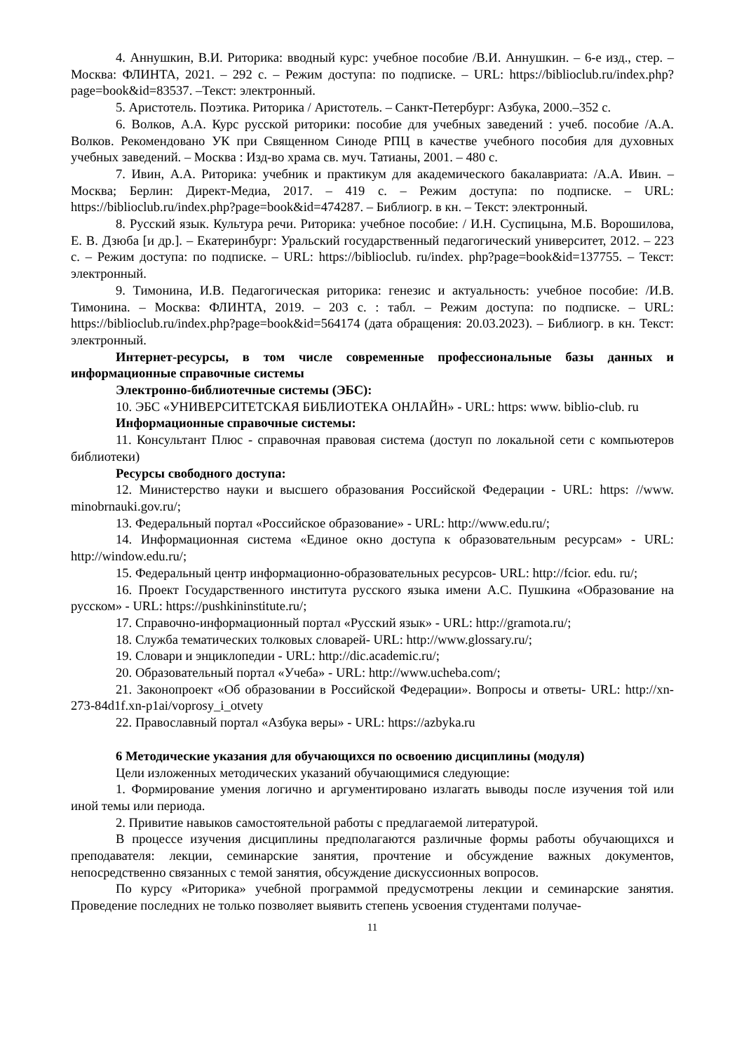4. Аннушкин, В.И. Риторика: вводный курс: учебное пособие /В.И. Аннушкин. – 6-е изд., стер. – Москва: ФЛИНТА, 2021. – 292 с. – Режим доступа: по подписке. – URL: https://biblioclub.ru/index.php?page=book&id=83537. –Текст: электронный.
5. Аристотель. Поэтика. Риторика / Аристотель. – Санкт-Петербург: Азбука, 2000.–352 с.
6. Волков, А.А. Курс русской риторики: пособие для учебных заведений : учеб. пособие /А.А. Волков. Рекомендовано УК при Священном Синоде РПЦ в качестве учебного пособия для духовных учебных заведений. – Москва : Изд-во храма св. муч. Татианы, 2001. – 480 с.
7. Ивин, А.А. Риторика: учебник и практикум для академического бакалавриата: /А.А. Ивин. – Москва; Берлин: Директ-Медиа, 2017. – 419 с. – Режим доступа: по подписке. – URL: https://biblioclub.ru/index.php?page=book&id=474287. – Библиогр. в кн. – Текст: электронный.
8. Русский язык. Культура речи. Риторика: учебное пособие: / И.Н. Суспицына, М.Б. Ворошилова, Е. В. Дзюба [и др.]. – Екатеринбург: Уральский государственный педагогический университет, 2012. – 223 с. – Режим доступа: по подписке. – URL: https://biblioclub. ru/index. php?page=book&id=137755. – Текст: электронный.
9. Тимонина, И.В. Педагогическая риторика: генезис и актуальность: учебное пособие: /И.В. Тимонина. – Москва: ФЛИНТА, 2019. – 203 с. : табл. – Режим доступа: по подписке. – URL: https://biblioclub.ru/index.php?page=book&id=564174 (дата обращения: 20.03.2023). – Библиогр. в кн. Текст: электронный.
Интернет-ресурсы, в том числе современные профессиональные базы данных и информационные справочные системы
Электронно-библиотечные системы (ЭБС):
10. ЭБС «УНИВЕРСИТЕТСКАЯ БИБЛИОТЕКА ОНЛАЙН» - URL: https: www. biblio-club. ru
Информационные справочные системы:
11. Консультант Плюс - справочная правовая система (доступ по локальной сети с компьютеров библиотеки)
Ресурсы свободного доступа:
12. Министерство науки и высшего образования Российской Федерации - URL: https: //www. minobrnauki.gov.ru/;
13. Федеральный портал «Российское образование» - URL: http://www.edu.ru/;
14. Информационная система «Единое окно доступа к образовательным ресурсам» - URL: http://window.edu.ru/;
15. Федеральный центр информационно-образовательных ресурсов- URL: http://fcior. edu. ru/;
16. Проект Государственного института русского языка имени А.С. Пушкина «Образование на русском» - URL: https://pushkininstitute.ru/;
17. Справочно-информационный портал «Русский язык» - URL: http://gramota.ru/;
18. Служба тематических толковых словарей- URL: http://www.glossary.ru/;
19. Словари и энциклопедии - URL: http://dic.academic.ru/;
20. Образовательный портал «Учеба» - URL: http://www.ucheba.com/;
21. Законопроект «Об образовании в Российской Федерации». Вопросы и ответы- URL: http://xn-273-84d1f.xn-p1ai/voprosy_i_otvety
22. Православный портал «Азбука веры» - URL: https://azbyka.ru
6 Методические указания для обучающихся по освоению дисциплины (модуля)
Цели изложенных методических указаний обучающимися следующие:
1. Формирование умения логично и аргументировано излагать выводы после изучения той или иной темы или периода.
2. Привитие навыков самостоятельной работы с предлагаемой литературой.
В процессе изучения дисциплины предполагаются различные формы работы обучающихся и преподавателя: лекции, семинарские занятия, прочтение и обсуждение важных документов, непосредственно связанных с темой занятия, обсуждение дискуссионных вопросов.
По курсу «Риторика» учебной программой предусмотрены лекции и семинарские занятия. Проведение последних не только позволяет выявить степень усвоения студентами получае-
11